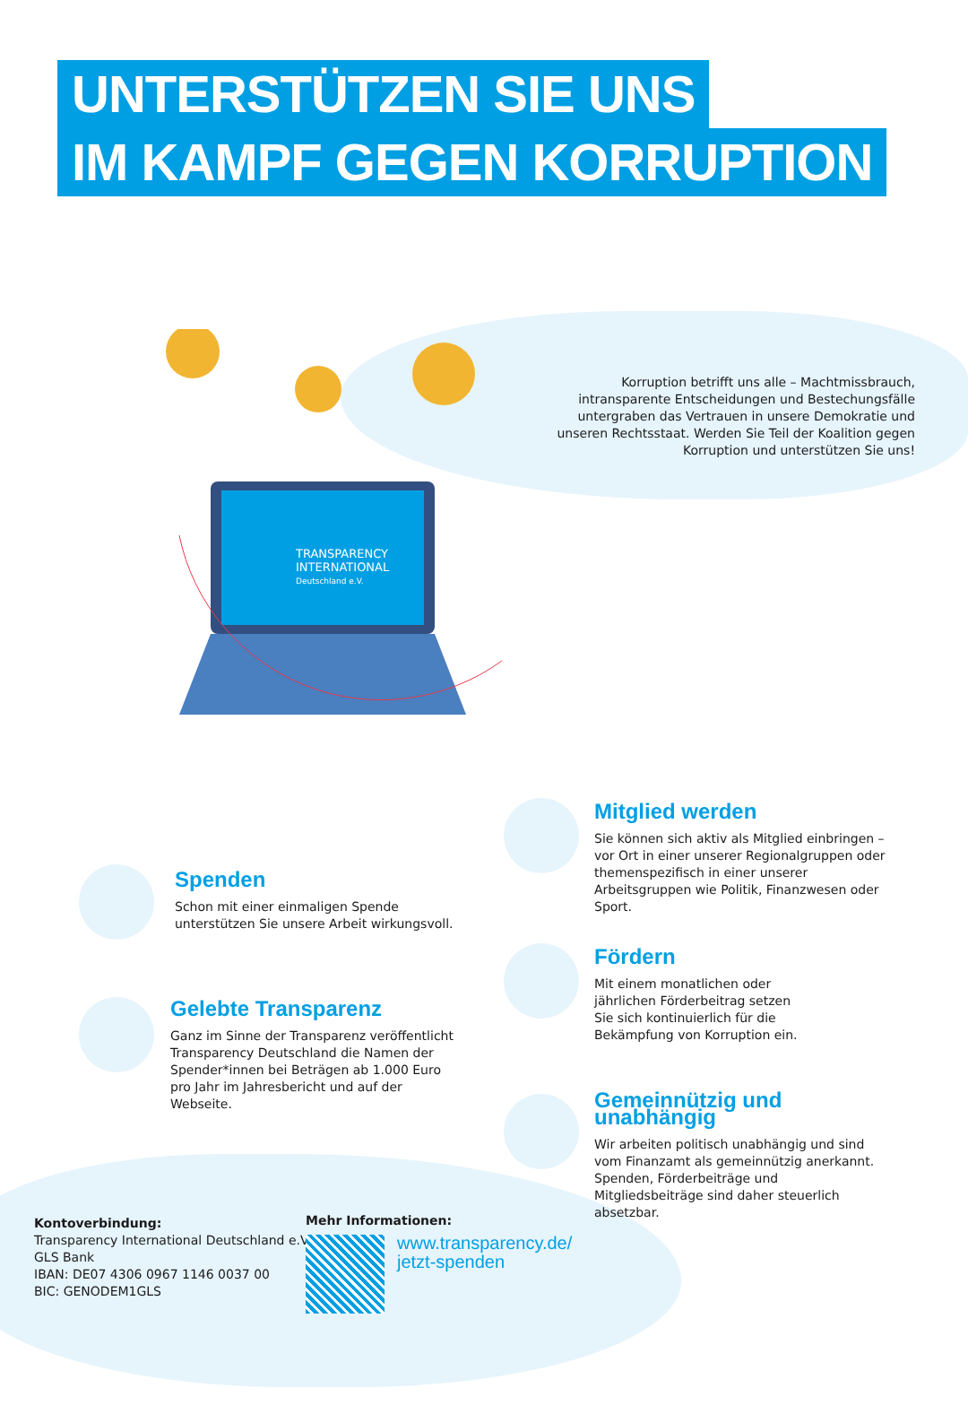UNTERSTÜTZEN SIE UNS
IM KAMPF GEGEN KORRUPTION
TRANSPARENCY
INTERNATIONAL
Deutschland e.V.
Korruption betrifft uns alle – Machtmissbrauch, intransparente Entscheidungen und Bestechungsfälle untergraben das Vertrauen in unsere Demokratie und unseren Rechtsstaat. Werden Sie Teil der Koalition gegen Korruption und unterstützen Sie uns!
Mitglied werden
Sie können sich aktiv als Mitglied einbringen – vor Ort in einer unserer Regionalgruppen oder themenspezifisch in einer unserer Arbeitsgruppen wie Politik, Finanzwesen oder Sport.
Spenden
Schon mit einer einmaligen Spende unterstützen Sie unsere Arbeit wirkungsvoll.
Fördern
Mit einem monatlichen oder jährlichen Förderbeitrag setzen Sie sich kontinuierlich für die Bekämpfung von Korruption ein.
Gelebte Transparenz
Ganz im Sinne der Transparenz veröffentlicht Transparency Deutschland die Namen der Spender*innen bei Beträgen ab 1.000 Euro pro Jahr im Jahresbericht und auf der Webseite.
Gemeinnützig und unabhängig
Wir arbeiten politisch unabhängig und sind vom Finanzamt als gemeinnützig anerkannt. Spenden, Förderbeiträge und Mitgliedsbeiträge sind daher steuerlich absetzbar.
Kontoverbindung:
Transparency International Deutschland e.V.
GLS Bank
IBAN: DE07 4306 0967 1146 0037 00
BIC: GENODEM1GLS
Mehr Informationen:
www.transparency.de/
jetzt-spenden